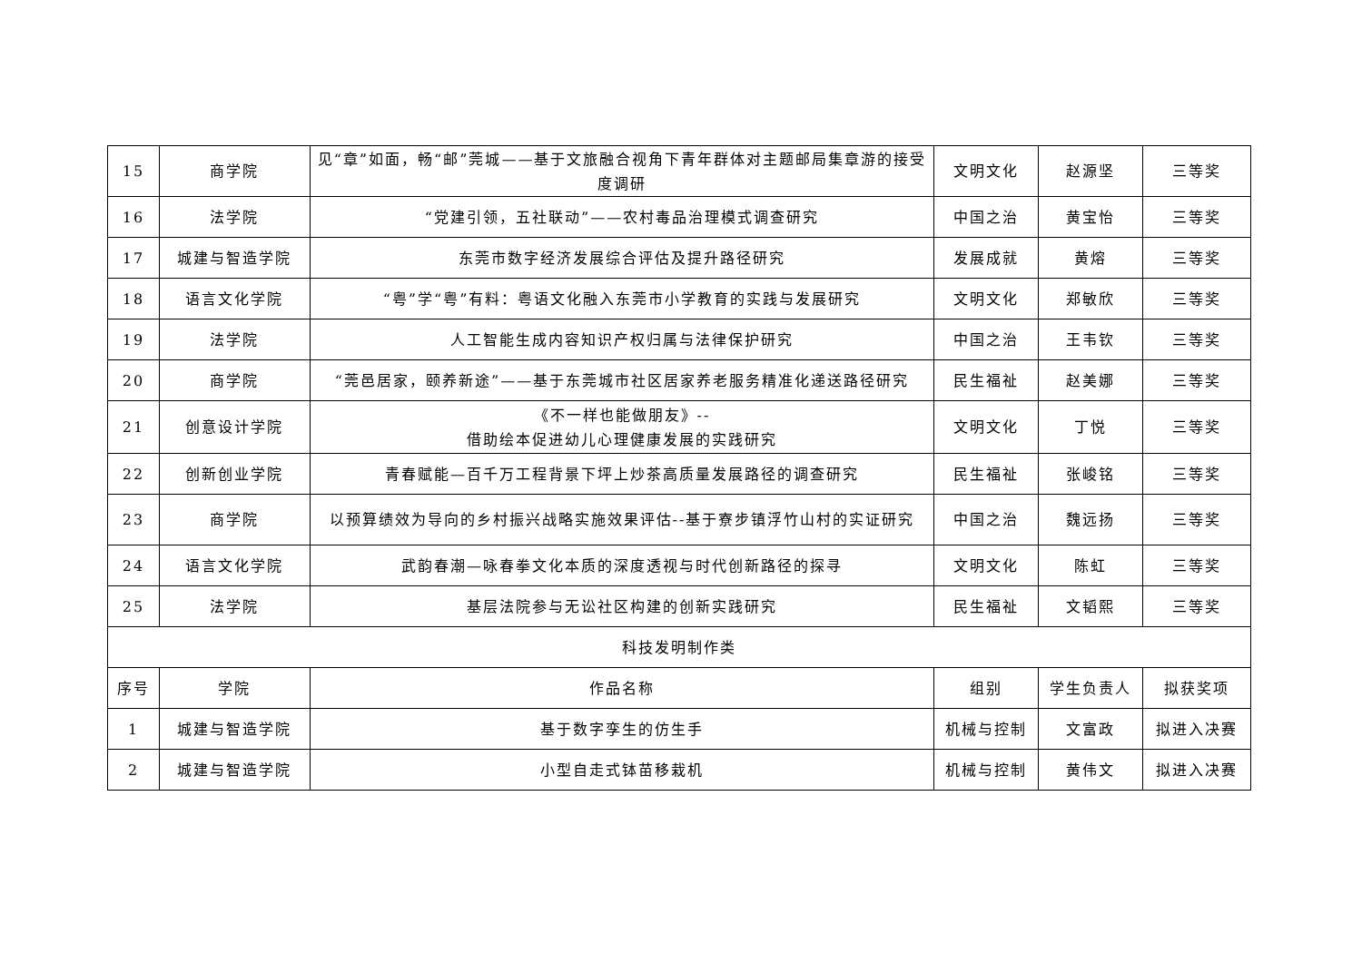| 15 | 商学院 | 见“章”如面，畅“邮”莞城——基于文旅融合视角下青年群体对主题邮局集章游的接受度调研 | 文明文化 | 赵源坚 | 三等奖 |
| 16 | 法学院 | “党建引领，五社联动”——农村毒品治理模式调查研究 | 中国之治 | 黄宝怡 | 三等奖 |
| 17 | 城建与智造学院 | 东莞市数字经济发展综合评估及提升路径研究 | 发展成就 | 黄熔 | 三等奖 |
| 18 | 语言文化学院 | “粤”学“粤”有料：粤语文化融入东莞市小学教育的实践与发展研究 | 文明文化 | 郑敏欣 | 三等奖 |
| 19 | 法学院 | 人工智能生成内容知识产权归属与法律保护研究 | 中国之治 | 王韦钦 | 三等奖 |
| 20 | 商学院 | “莞邑居家，颐养新途”——基于东莞城市社区居家养老服务精准化递送路径研究 | 民生福祉 | 赵美娜 | 三等奖 |
| 21 | 创意设计学院 | 《不一样也能做朋友》-- 借助绘本促进幼儿心理健康发展的实践研究 | 文明文化 | 丁悦 | 三等奖 |
| 22 | 创新创业学院 | 青春赋能—百千万工程背景下坪上炒茶高质量发展路径的调查研究 | 民生福祉 | 张峻铭 | 三等奖 |
| 23 | 商学院 | 以预算绩效为导向的乡村振兴战略实施效果评估--基于寮步镇浮竹山村的实证研究 | 中国之治 | 魏远扬 | 三等奖 |
| 24 | 语言文化学院 | 武韵春潮—咏春拳文化本质的深度透视与时代创新路径的探寻 | 文明文化 | 陈虹 | 三等奖 |
| 25 | 法学院 | 基层法院参与无讼社区构建的创新实践研究 | 民生福祉 | 文韬熙 | 三等奖 |
| 科技发明制作类 | | | | | |
| 序号 | 学院 | 作品名称 | 组别 | 学生负责人 | 拟获奖项 |
| 1 | 城建与智造学院 | 基于数字孪生的仿生手 | 机械与控制 | 文富政 | 拟进入决赛 |
| 2 | 城建与智造学院 | 小型自走式钵苗移栽机 | 机械与控制 | 黄伟文 | 拟进入决赛 |